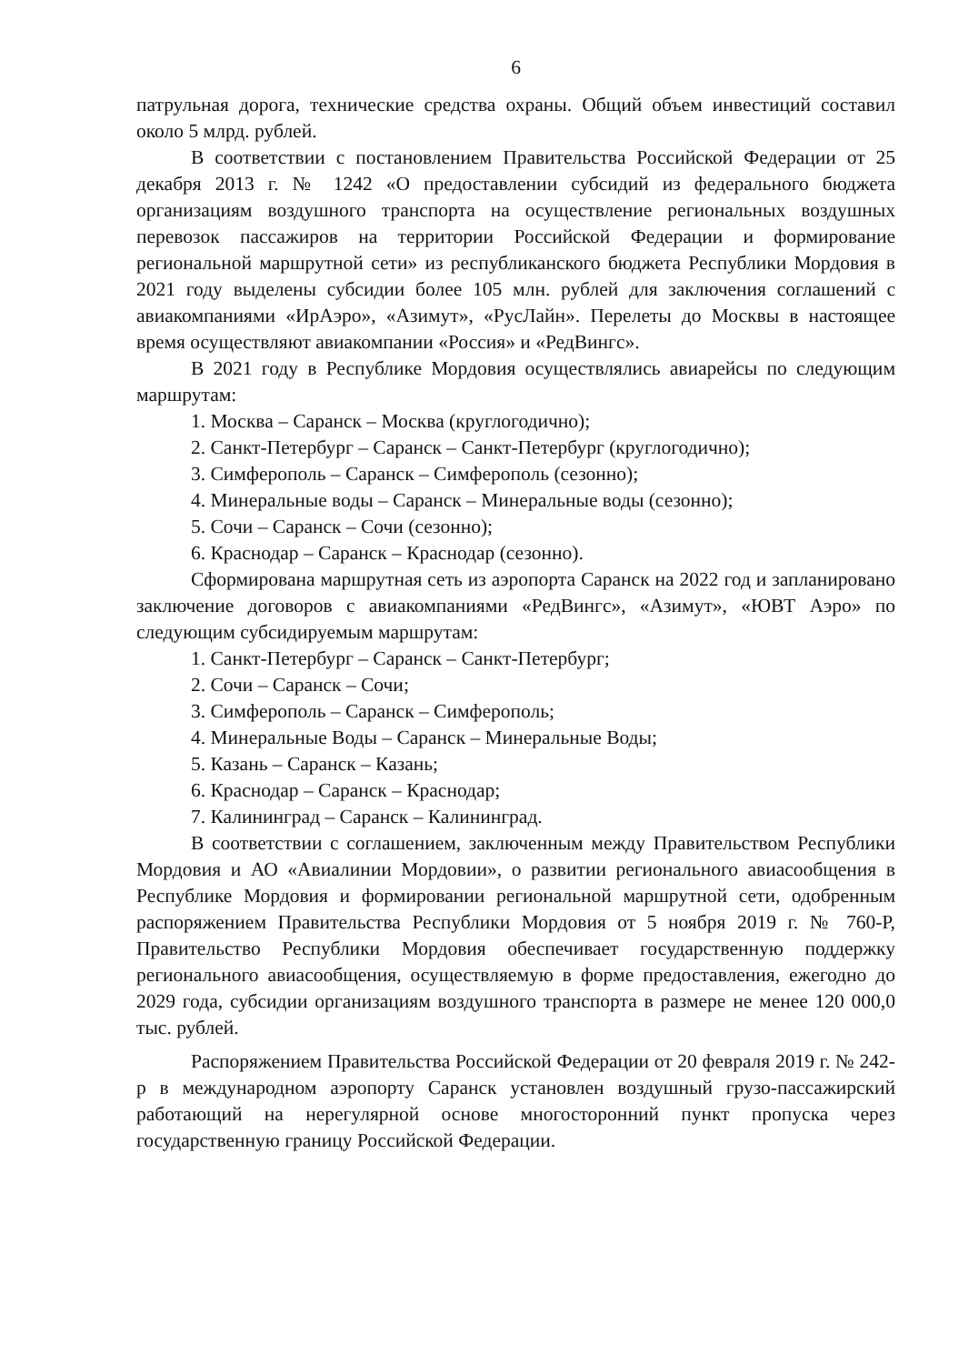6
патрульная дорога, технические средства охраны. Общий объем инвестиций составил около 5 млрд. рублей.
В соответствии с постановлением Правительства Российской Федерации от 25 декабря 2013 г. № 1242 «О предоставлении субсидий из федерального бюджета организациям воздушного транспорта на осуществление региональных воздушных перевозок пассажиров на территории Российской Федерации и формирование региональной маршрутной сети» из республиканского бюджета Республики Мордовия в 2021 году выделены субсидии более 105 млн. рублей для заключения соглашений с авиакомпаниями «ИрАэро», «Азимут», «РусЛайн». Перелеты до Москвы в настоящее время осуществляют авиакомпании «Россия» и «РедВингс».
В 2021 году в Республике Мордовия осуществлялись авиарейсы по следующим маршрутам:
1. Москва – Саранск – Москва (круглогодично);
2. Санкт-Петербург – Саранск – Санкт-Петербург (круглогодично);
3. Симферополь – Саранск – Симферополь (сезонно);
4. Минеральные воды – Саранск – Минеральные воды (сезонно);
5. Сочи – Саранск – Сочи (сезонно);
6. Краснодар – Саранск – Краснодар (сезонно).
Сформирована маршрутная сеть из аэропорта Саранск на 2022 год и запланировано заключение договоров с авиакомпаниями «РедВингс», «Азимут», «ЮВТ Аэро» по следующим субсидируемым маршрутам:
1. Санкт-Петербург – Саранск – Санкт-Петербург;
2. Сочи – Саранск – Сочи;
3. Симферополь – Саранск – Симферополь;
4. Минеральные Воды – Саранск – Минеральные Воды;
5. Казань – Саранск – Казань;
6. Краснодар – Саранск – Краснодар;
7. Калининград – Саранск – Калининград.
В соответствии с соглашением, заключенным между Правительством Республики Мордовия и АО «Авиалинии Мордовии», о развитии регионального авиасообщения в Республике Мордовия и формировании региональной маршрутной сети, одобренным распоряжением Правительства Республики Мордовия от 5 ноября 2019 г. № 760-Р, Правительство Республики Мордовия обеспечивает государственную поддержку регионального авиасообщения, осуществляемую в форме предоставления, ежегодно до 2029 года, субсидии организациям воздушного транспорта в размере не менее 120 000,0 тыс. рублей.
Распоряжением Правительства Российской Федерации от 20 февраля 2019 г. № 242-р в международном аэропорту Саранск установлен воздушный грузо-пассажирский работающий на нерегулярной основе многосторонний пункт пропуска через государственную границу Российской Федерации.